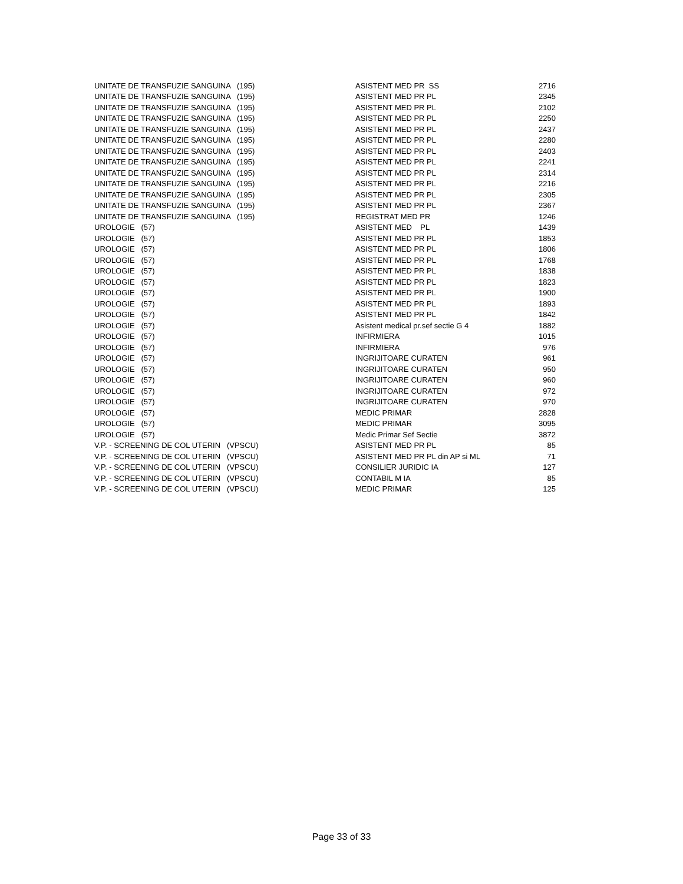| UNITATE DE TRANSFUZIE SANGUINA (195) | ASISTENT MED PR SS | 2716 |
| UNITATE DE TRANSFUZIE SANGUINA (195) | ASISTENT MED PR PL | 2345 |
| UNITATE DE TRANSFUZIE SANGUINA (195) | ASISTENT MED PR PL | 2102 |
| UNITATE DE TRANSFUZIE SANGUINA (195) | ASISTENT MED PR PL | 2250 |
| UNITATE DE TRANSFUZIE SANGUINA (195) | ASISTENT MED PR PL | 2437 |
| UNITATE DE TRANSFUZIE SANGUINA (195) | ASISTENT MED PR PL | 2280 |
| UNITATE DE TRANSFUZIE SANGUINA (195) | ASISTENT MED PR PL | 2403 |
| UNITATE DE TRANSFUZIE SANGUINA (195) | ASISTENT MED PR PL | 2241 |
| UNITATE DE TRANSFUZIE SANGUINA (195) | ASISTENT MED PR PL | 2314 |
| UNITATE DE TRANSFUZIE SANGUINA (195) | ASISTENT MED PR PL | 2216 |
| UNITATE DE TRANSFUZIE SANGUINA (195) | ASISTENT MED PR PL | 2305 |
| UNITATE DE TRANSFUZIE SANGUINA (195) | ASISTENT MED PR PL | 2367 |
| UNITATE DE TRANSFUZIE SANGUINA (195) | REGISTRAT MED PR | 1246 |
| UROLOGIE (57) | ASISTENT MED PL | 1439 |
| UROLOGIE (57) | ASISTENT MED PR PL | 1853 |
| UROLOGIE (57) | ASISTENT MED PR PL | 1806 |
| UROLOGIE (57) | ASISTENT MED PR PL | 1768 |
| UROLOGIE (57) | ASISTENT MED PR PL | 1838 |
| UROLOGIE (57) | ASISTENT MED PR PL | 1823 |
| UROLOGIE (57) | ASISTENT MED PR PL | 1900 |
| UROLOGIE (57) | ASISTENT MED PR PL | 1893 |
| UROLOGIE (57) | ASISTENT MED PR PL | 1842 |
| UROLOGIE (57) | Asistent medical pr.sef sectie G 4 | 1882 |
| UROLOGIE (57) | INFIRMIERA | 1015 |
| UROLOGIE (57) | INFIRMIERA | 976 |
| UROLOGIE (57) | INGRIJITOARE CURATEN | 961 |
| UROLOGIE (57) | INGRIJITOARE CURATEN | 950 |
| UROLOGIE (57) | INGRIJITOARE CURATEN | 960 |
| UROLOGIE (57) | INGRIJITOARE CURATEN | 972 |
| UROLOGIE (57) | INGRIJITOARE CURATEN | 970 |
| UROLOGIE (57) | MEDIC PRIMAR | 2828 |
| UROLOGIE (57) | MEDIC PRIMAR | 3095 |
| UROLOGIE (57) | Medic Primar Sef Sectie | 3872 |
| V.P. - SCREENING DE COL UTERIN (VPSCU) | ASISTENT MED PR PL | 85 |
| V.P. - SCREENING DE COL UTERIN (VPSCU) | ASISTENT MED PR PL din AP si ML | 71 |
| V.P. - SCREENING DE COL UTERIN (VPSCU) | CONSILIER JURIDIC IA | 127 |
| V.P. - SCREENING DE COL UTERIN (VPSCU) | CONTABIL M IA | 85 |
| V.P. - SCREENING DE COL UTERIN (VPSCU) | MEDIC PRIMAR | 125 |
Page 33 of 33